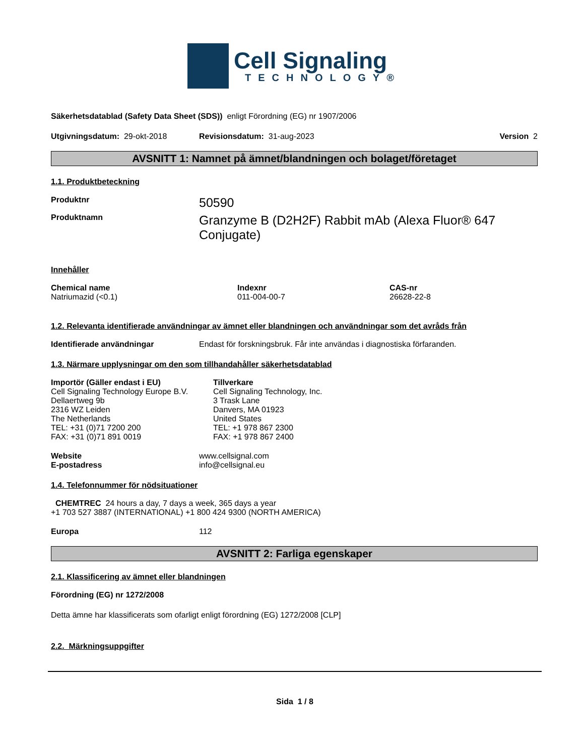Cell Signaling
TECHNOLOGY®
Säkerhetsdatablad (Safety Data Sheet (SDS)) enligt Förordning (EG) nr 1907/2006
Utgivningsdatum: 29-okt-2018 Revisionsdatum: 31-aug-2023 Version 2
AVSNITT 1: Namnet på ämnet/blandningen och bolaget/företaget
1.1. Produktbeteckning
Produktnr 50590
Produktnamn Granzyme B (D2H2F) Rabbit mAb (Alexa Fluor® 647 Conjugate)
Innehåller
| Chemical name | Indexnr | CAS-nr |
| --- | --- | --- |
| Natriumazid (<0.1) | 011-004-00-7 | 26628-22-8 |
1.2. Relevanta identifierade användningar av ämnet eller blandningen och användningar som det avråds från
Identifierade användningar Endast för forskningsbruk. Får inte användas i diagnostiska förfaranden.
1.3. Närmare upplysningar om den som tillhandahåller säkerhetsdatablad
Importör (Gäller endast i EU)
Cell Signaling Technology Europe B.V.
Dellaertweg 9b
2316 WZ Leiden
The Netherlands
TEL: +31 (0)71 7200 200
FAX: +31 (0)71 891 0019
Tillverkare
Cell Signaling Technology, Inc.
3 Trask Lane
Danvers, MA 01923
United States
TEL: +1 978 867 2300
FAX: +1 978 867 2400
Website www.cellsignal.com
E-postadress info@cellsignal.eu
1.4. Telefonnummer för nödsituationer
CHEMTREC 24 hours a day, 7 days a week, 365 days a year
+1 703 527 3887 (INTERNATIONAL) +1 800 424 9300 (NORTH AMERICA)
Europa 112
AVSNITT 2: Farliga egenskaper
2.1. Klassificering av ämnet eller blandningen
Förordning (EG) nr 1272/2008
Detta ämne har klassificerats som ofarligt enligt förordning (EG) 1272/2008 [CLP]
2.2. Märkningsuppgifter
Sida 1 / 8